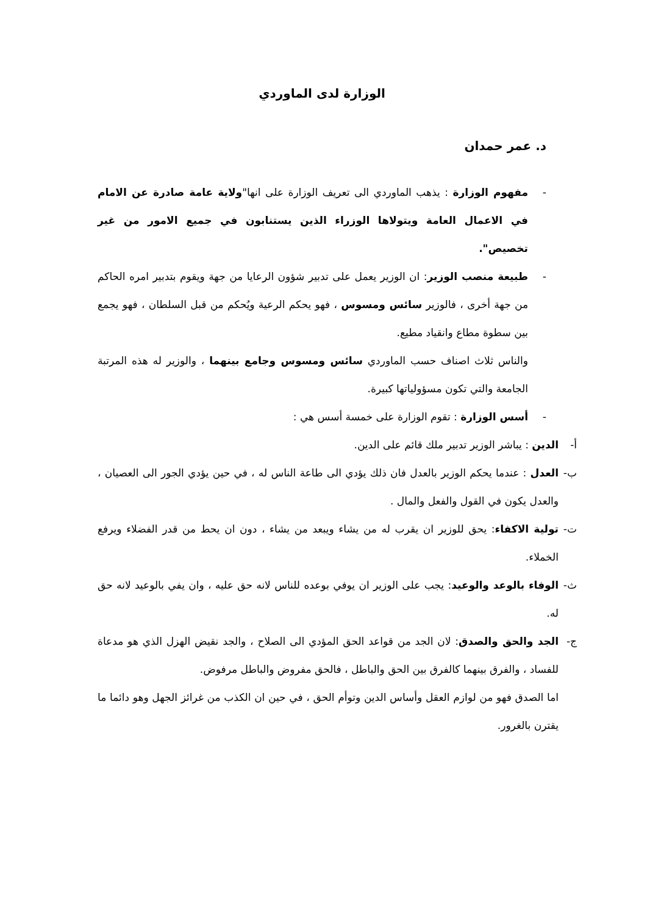الوزارة لدى الماوردي
د. عمر حمدان
- مفهوم الوزارة : يذهب الماوردي الى تعريف الوزارة على انها"ولاية عامة صادرة عن الامام في الاعمال العامة ويتولاها الوزراء الذين يستنابون في جميع الامور من غير تخصيص".
- طبيعة منصب الوزير: ان الوزير يعمل على تدبير شؤون الرعايا من جهة ويقوم بتدبير امره الحاكم من جهة أخرى ، فالوزير سائس ومسوس ، فهو يحكم الرعية ويُحكم من قبل السلطان ، فهو يجمع بين سطوة مطاع وانقياد مطيع.
والناس ثلاث اصناف حسب الماوردي سائس ومسوس وجامع بينهما ، والوزير له هذه المرتبة الجامعة والتي تكون مسؤولياتها كبيرة.
- أسس الوزارة : تقوم الوزارة على خمسة أسس هي :
أ- الدين : يباشر الوزير تدبير ملك قائم على الدين.
ب- العدل : عندما يحكم الوزير بالعدل فان ذلك يؤدي الى طاعة الناس له ، في حين يؤدي الجور الى العصيان ، والعدل يكون في القول والفعل والمال .
ت- تولية الاكفاء: يحق للوزير ان يقرب له من يشاء ويبعد من يشاء ، دون ان يحط من قدر الفضلاء ويرفع الخملاء.
ث- الوفاء بالوعد والوعيد: يجب على الوزير ان يوفي بوعده للناس لانه حق عليه ، وان يفي بالوعيد لانه حق له.
ج- الجد والحق والصدق: لان الجد من قواعد الحق المؤدي الى الصلاح ، والجد نقيض الهزل الذي هو مدعاة للفساد ، والفرق بينهما كالفرق بين الحق والباطل ، فالحق مفروض والباطل مرفوض.
اما الصدق فهو من لوازم العقل وأساس الدين وتوأم الحق ، في حين ان الكذب من غرائز الجهل وهو دائما ما يقترن بالغرور.